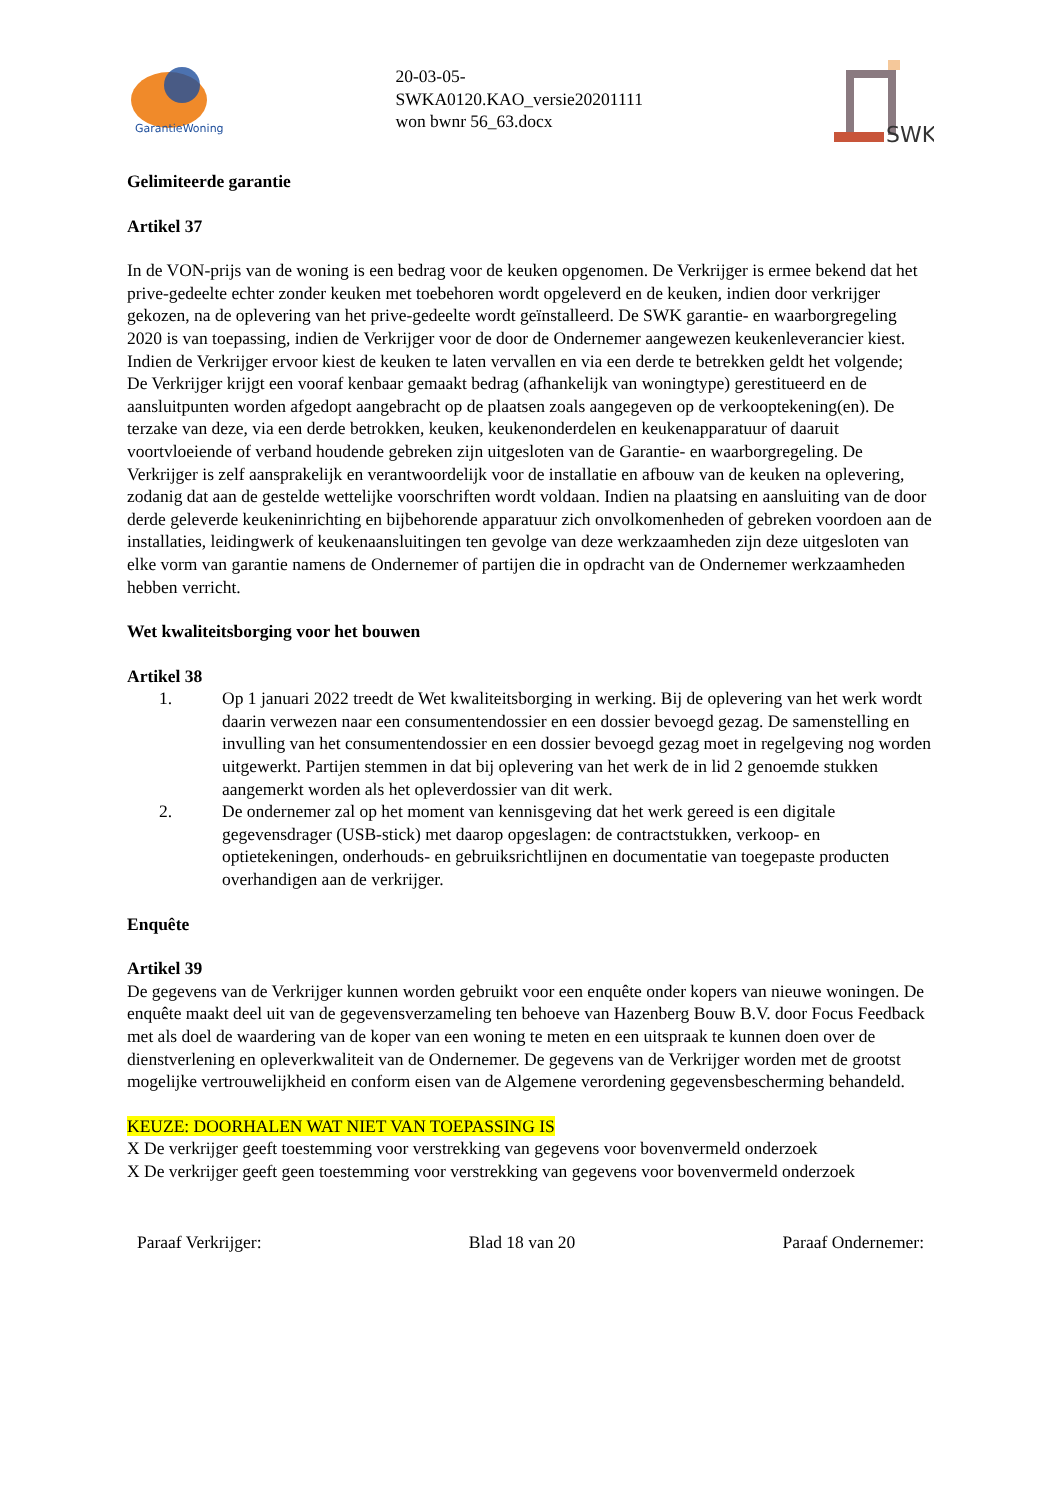GarantieWoning
20-03-05-
SWKA0120.KAO_versie20201111
won bwnr 56_63.docx
SWK
Gelimiteerde garantie
Artikel 37
In de VON-prijs van de woning is een bedrag voor de keuken opgenomen. De Verkrijger is ermee bekend dat het prive-gedeelte echter zonder keuken met toebehoren wordt opgeleverd en de keuken, indien door verkrijger gekozen, na de oplevering van het prive-gedeelte wordt geïnstalleerd. De SWK garantie- en waarborgregeling 2020 is van toepassing, indien de Verkrijger voor de door de Ondernemer aangewezen keukenleverancier kiest. Indien de Verkrijger ervoor kiest de keuken te laten vervallen en via een derde te betrekken geldt het volgende;
De Verkrijger krijgt een vooraf kenbaar gemaakt bedrag (afhankelijk van woningtype) gerestitueerd en de aansluitpunten worden afgedopt aangebracht op de plaatsen zoals aangegeven op de verkooptekening(en). De terzake van deze, via een derde betrokken, keuken, keukenonderdelen en keukenapparatuur of daaruit voortvloeiende of verband houdende gebreken zijn uitgesloten van de Garantie- en waarborgregeling. De Verkrijger is zelf aansprakelijk en verantwoordelijk voor de installatie en afbouw van de keuken na oplevering, zodanig dat aan de gestelde wettelijke voorschriften wordt voldaan. Indien na plaatsing en aansluiting van de door derde geleverde keukeninrichting en bijbehorende apparatuur zich onvolkomenheden of gebreken voordoen aan de installaties, leidingwerk of keukenaansluitingen ten gevolge van deze werkzaamheden zijn deze uitgesloten van elke vorm van garantie namens de Ondernemer of partijen die in opdracht van de Ondernemer werkzaamheden hebben verricht.
Wet kwaliteitsborging voor het bouwen
Artikel 38
1. Op 1 januari 2022 treedt de Wet kwaliteitsborging in werking. Bij de oplevering van het werk wordt daarin verwezen naar een consumentendossier en een dossier bevoegd gezag. De samenstelling en invulling van het consumentendossier en een dossier bevoegd gezag moet in regelgeving nog worden uitgewerkt. Partijen stemmen in dat bij oplevering van het werk de in lid 2 genoemde stukken aangemerkt worden als het opleverdossier van dit werk.
2. De ondernemer zal op het moment van kennisgeving dat het werk gereed is een digitale gegevensdrager (USB-stick) met daarop opgeslagen: de contractstukken, verkoop- en optietekeningen, onderhouds- en gebruiksrichtlijnen en documentatie van toegepaste producten overhandigen aan de verkrijger.
Enquête
Artikel 39
De gegevens van de Verkrijger kunnen worden gebruikt voor een enquête onder kopers van nieuwe woningen. De enquête maakt deel uit van de gegevensverzameling ten behoeve van Hazenberg Bouw B.V. door Focus Feedback met als doel de waardering van de koper van een woning te meten en een uitspraak te kunnen doen over de dienstverlening en opleverkwaliteit van de Ondernemer. De gegevens van de Verkrijger worden met de grootst mogelijke vertrouwelijkheid en conform eisen van de Algemene verordening gegevensbescherming behandeld.
KEUZE: DOORHALEN WAT NIET VAN TOEPASSING IS
X De verkrijger geeft toestemming voor verstrekking van gegevens voor bovenvermeld onderzoek
X De verkrijger geeft geen toestemming voor verstrekking van gegevens voor bovenvermeld onderzoek
Paraaf Verkrijger: Blad 18 van 20 Paraaf Ondernemer: